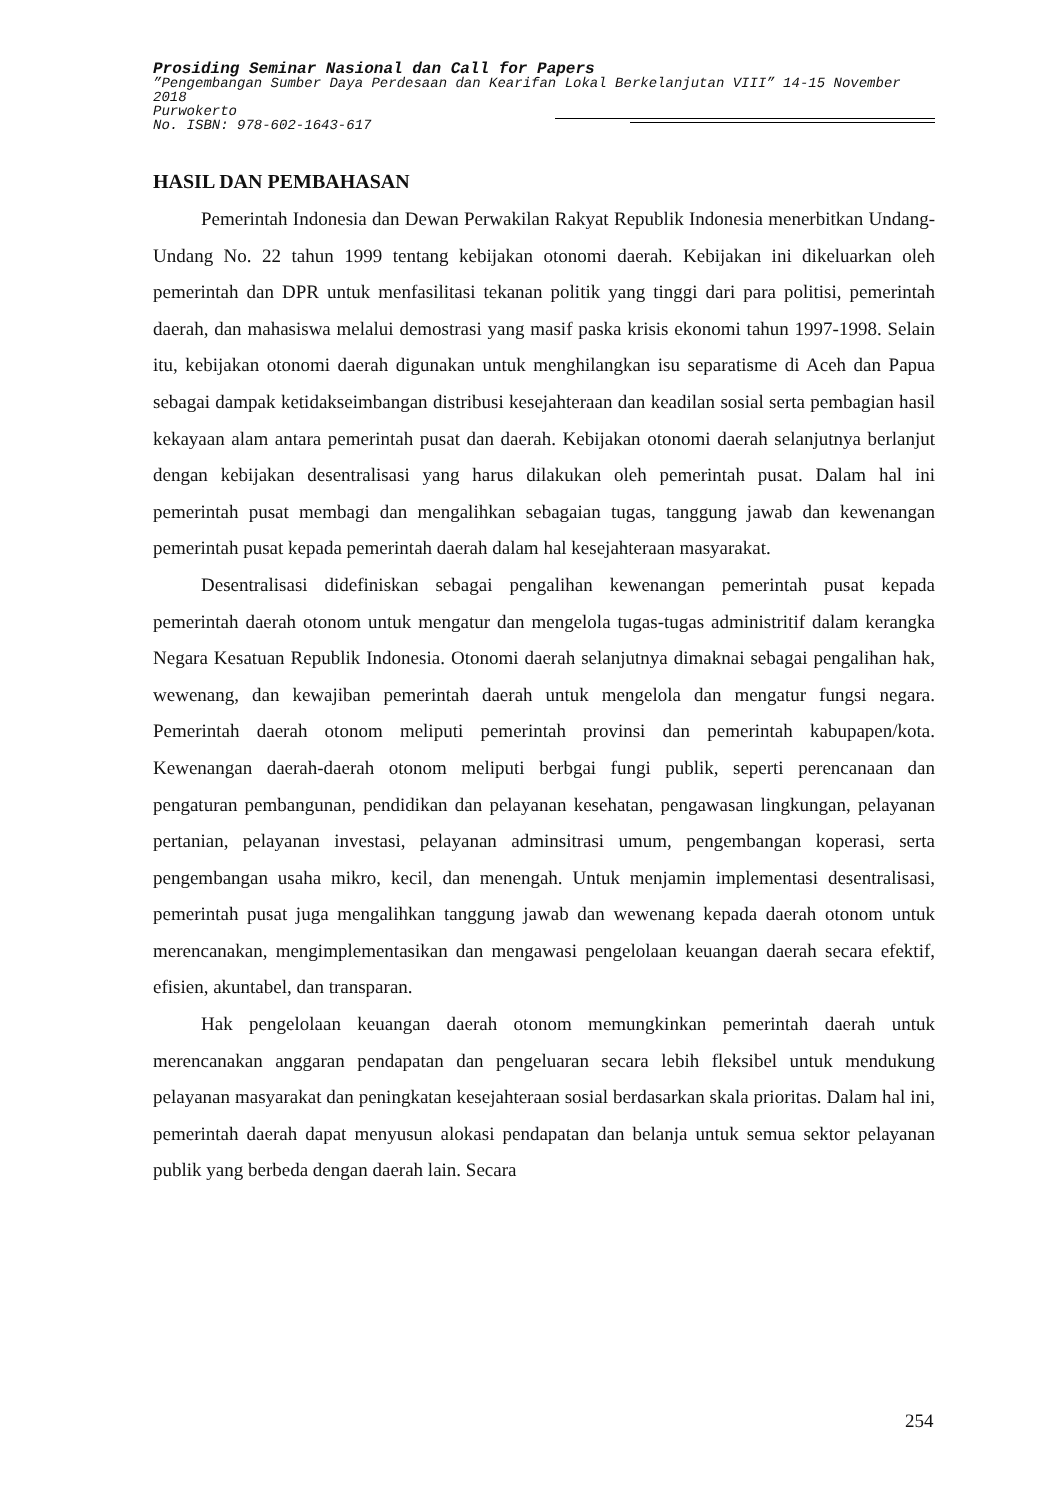Prosiding Seminar Nasional dan Call for Papers
”Pengembangan Sumber Daya Perdesaan dan Kearifan Lokal Berkelanjutan VIII” 14-15 November 2018
Purwokerto
No. ISBN: 978-602-1643-617
HASIL DAN PEMBAHASAN
Pemerintah Indonesia dan Dewan Perwakilan Rakyat Republik Indonesia menerbitkan Undang-Undang No. 22 tahun 1999 tentang kebijakan otonomi daerah. Kebijakan ini dikeluarkan oleh pemerintah dan DPR untuk menfasilitasi tekanan politik yang tinggi dari para politisi, pemerintah daerah, dan mahasiswa melalui demostrasi yang masif paska krisis ekonomi tahun 1997-1998. Selain itu, kebijakan otonomi daerah digunakan untuk menghilangkan isu separatisme di Aceh dan Papua sebagai dampak ketidakseimbangan distribusi kesejahteraan dan keadilan sosial serta pembagian hasil kekayaan alam antara pemerintah pusat dan daerah. Kebijakan otonomi daerah selanjutnya berlanjut dengan kebijakan desentralisasi yang harus dilakukan oleh pemerintah pusat. Dalam hal ini pemerintah pusat membagi dan mengalihkan sebagaian tugas, tanggung jawab dan kewenangan pemerintah pusat kepada pemerintah daerah dalam hal kesejahteraan masyarakat.
Desentralisasi didefiniskan sebagai pengalihan kewenangan pemerintah pusat kepada pemerintah daerah otonom untuk mengatur dan mengelola tugas-tugas administritif dalam kerangka Negara Kesatuan Republik Indonesia. Otonomi daerah selanjutnya dimaknai sebagai pengalihan hak, wewenang, dan kewajiban pemerintah daerah untuk mengelola dan mengatur fungsi negara. Pemerintah daerah otonom meliputi pemerintah provinsi dan pemerintah kabupapen/kota. Kewenangan daerah-daerah otonom meliputi berbgai fungi publik, seperti perencanaan dan pengaturan pembangunan, pendidikan dan pelayanan kesehatan, pengawasan lingkungan, pelayanan pertanian, pelayanan investasi, pelayanan adminsitrasi umum, pengembangan koperasi, serta pengembangan usaha mikro, kecil, dan menengah. Untuk menjamin implementasi desentralisasi, pemerintah pusat juga mengalihkan tanggung jawab dan wewenang kepada daerah otonom untuk merencanakan, mengimplementasikan dan mengawasi pengelolaan keuangan daerah secara efektif, efisien, akuntabel, dan transparan.
Hak pengelolaan keuangan daerah otonom memungkinkan pemerintah daerah untuk merencanakan anggaran pendapatan dan pengeluaran secara lebih fleksibel untuk mendukung pelayanan masyarakat dan peningkatan kesejahteraan sosial berdasarkan skala prioritas. Dalam hal ini, pemerintah daerah dapat menyusun alokasi pendapatan dan belanja untuk semua sektor pelayanan publik yang berbeda dengan daerah lain. Secara
254